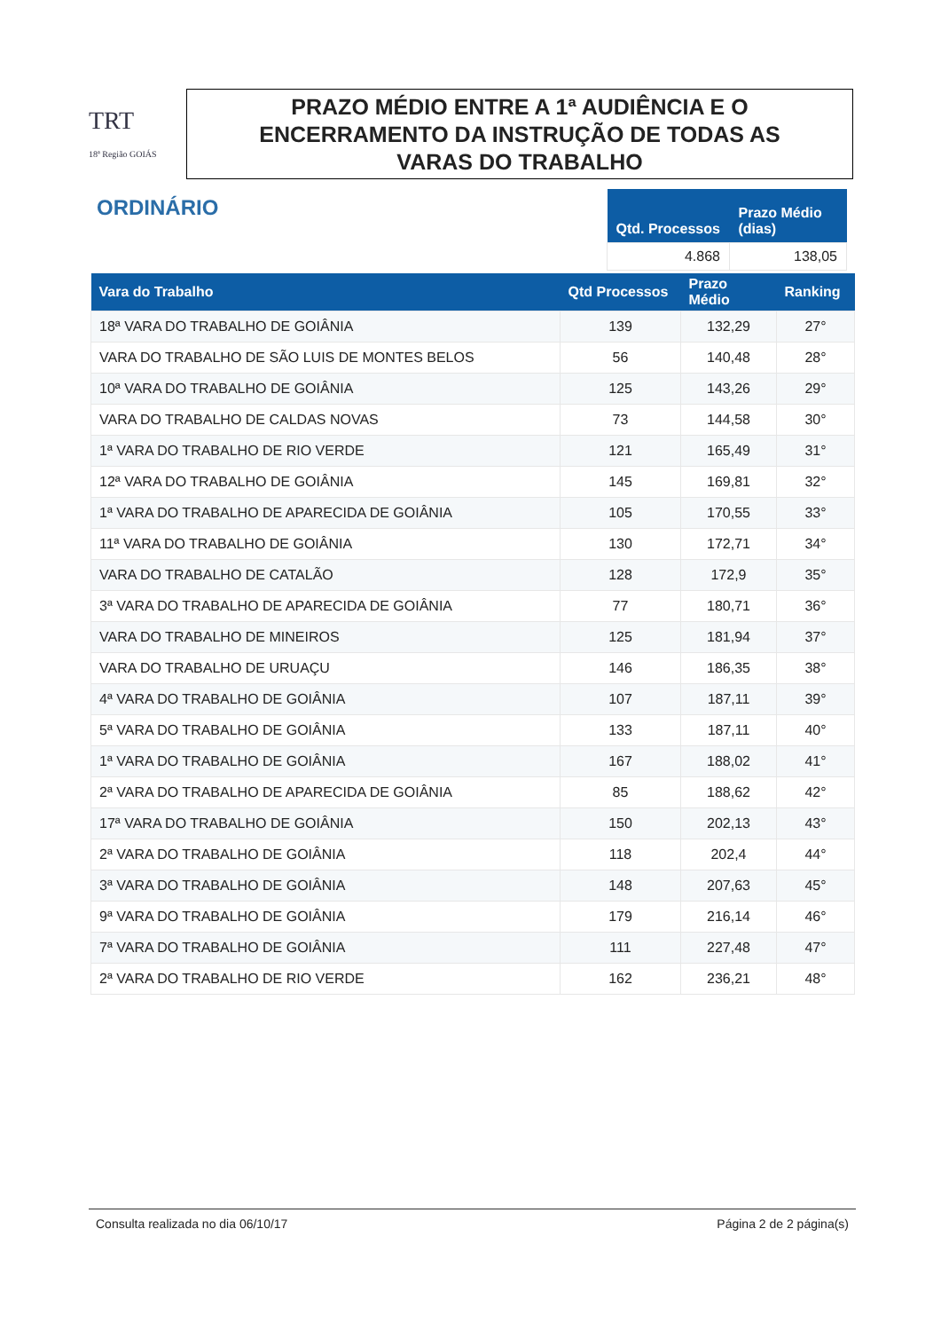TRT
18ª Região GOIÁS
PRAZO MÉDIO ENTRE A 1ª AUDIÊNCIA E O
ENCERRAMENTO DA INSTRUÇÃO DE TODAS AS
VARAS DO TRABALHO
ORDINÁRIO
| Qtd. Processos | Prazo Médio (dias) |
| --- | --- |
| 4.868 | 138,05 |
| Vara do Trabalho | Qtd Processos | Prazo Médio | Ranking |
| --- | --- | --- | --- |
| 18ª VARA DO TRABALHO DE GOIÂNIA | 139 | 132,29 | 27° |
| VARA DO TRABALHO DE SÃO LUIS DE MONTES BELOS | 56 | 140,48 | 28° |
| 10ª VARA DO TRABALHO DE GOIÂNIA | 125 | 143,26 | 29° |
| VARA DO TRABALHO DE CALDAS NOVAS | 73 | 144,58 | 30° |
| 1ª VARA DO TRABALHO DE RIO VERDE | 121 | 165,49 | 31° |
| 12ª VARA DO TRABALHO DE GOIÂNIA | 145 | 169,81 | 32° |
| 1ª VARA DO TRABALHO DE APARECIDA DE GOIÂNIA | 105 | 170,55 | 33° |
| 11ª VARA DO TRABALHO DE GOIÂNIA | 130 | 172,71 | 34° |
| VARA DO TRABALHO DE CATALÃO | 128 | 172,9 | 35° |
| 3ª VARA DO TRABALHO DE APARECIDA DE GOIÂNIA | 77 | 180,71 | 36° |
| VARA DO TRABALHO DE MINEIROS | 125 | 181,94 | 37° |
| VARA DO TRABALHO DE URUAÇU | 146 | 186,35 | 38° |
| 4ª VARA DO TRABALHO DE GOIÂNIA | 107 | 187,11 | 39° |
| 5ª VARA DO TRABALHO DE GOIÂNIA | 133 | 187,11 | 40° |
| 1ª VARA DO TRABALHO DE GOIÂNIA | 167 | 188,02 | 41° |
| 2ª VARA DO TRABALHO DE APARECIDA DE GOIÂNIA | 85 | 188,62 | 42° |
| 17ª VARA DO TRABALHO DE GOIÂNIA | 150 | 202,13 | 43° |
| 2ª VARA DO TRABALHO DE GOIÂNIA | 118 | 202,4 | 44° |
| 3ª VARA DO TRABALHO DE GOIÂNIA | 148 | 207,63 | 45° |
| 9ª VARA DO TRABALHO DE GOIÂNIA | 179 | 216,14 | 46° |
| 7ª VARA DO TRABALHO DE GOIÂNIA | 111 | 227,48 | 47° |
| 2ª VARA DO TRABALHO DE RIO VERDE | 162 | 236,21 | 48° |
Consulta realizada no dia 06/10/17 Página 2 de 2 página(s)